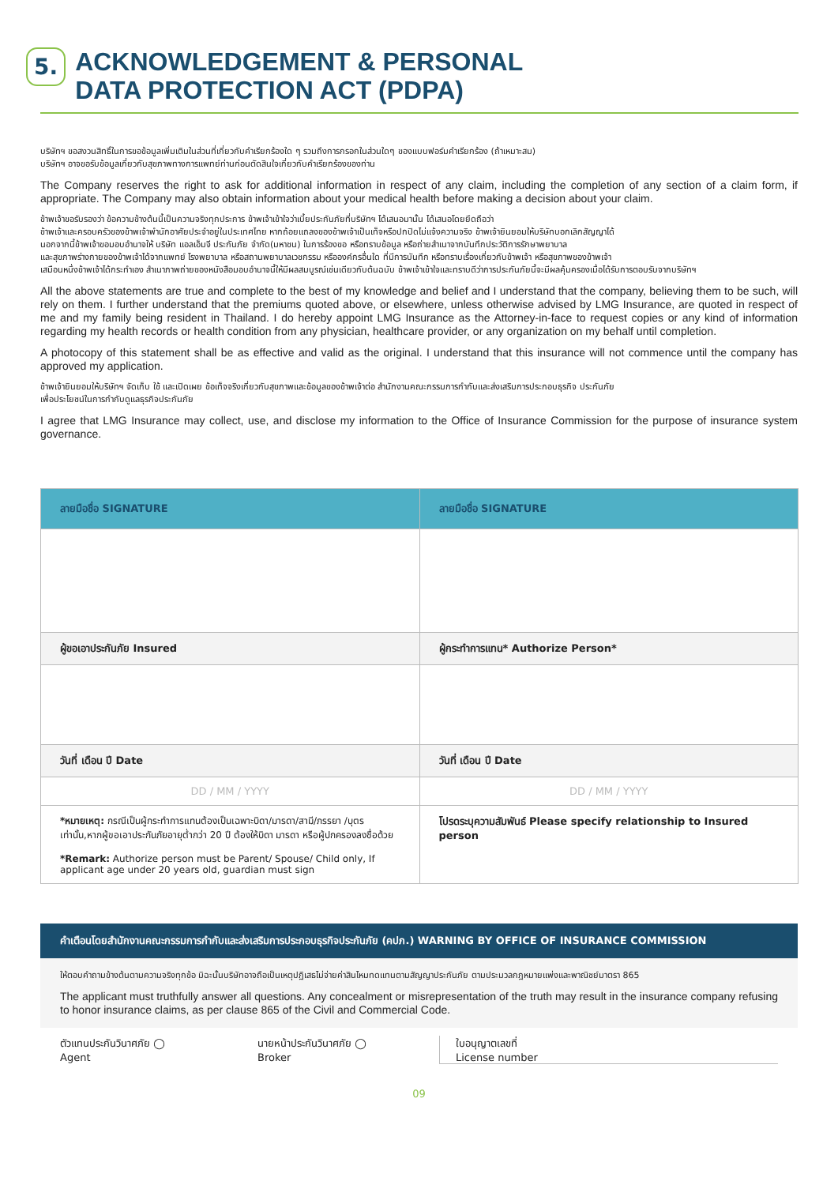5.
ACKNOWLEDGEMENT & PERSONAL
DATA PROTECTION ACT (PDPA)
บริษัทฯ ขอสงวนสิทธิ์ในการขอข้อมูลเพิ่มเติมในส่วนที่เกี่ยวกับคำเรียกร้องใด ๆ รวมถึงการกรอกในส่วนใดๆ ของแบบฟอร์มคำเรียกร้อง (ถ้าเหมาะสม)
บริษัทฯ อาจขอรับข้อมูลเกี่ยวกับสุขภาพทางการแพทย์ท่านก่อนตัดสินใจเกี่ยวกับคำเรียกร้องของท่าน
The Company reserves the right to ask for additional information in respect of any claim, including the completion of any section of a claim form, if appropriate. The Company may also obtain information about your medical health before making a decision about your claim.
ข้าพเจ้าขอรับรองว่า ข้อความข้างต้นนี้เป็นความจริงทุกประการ ข้าพเจ้าเข้าใจว่าเบี้ยประกันภัยที่บริษัทฯ ได้เสนอมานั้น ได้เสนอโดยยึดถือว่า
ข้าพเจ้าและครอบครัวของข้าพเจ้าพำนักอาศัยประจำอยู่ในประเทศไทย หากถ้อยแถลงของข้าพเจ้าเป็นเท็จหรือปกปิดไม่แจ้งความจริง ข้าพเจ้ายินยอมให้บริษัทบอกเลิกสัญญาได้
นอกจากนี้ข้าพเจ้าขอมอบอำนาจให้ บริษัท แอลเอ็มจี ประกันภัย จำกัด(มหาชน) ในการร้องขอ หรือทราบข้อมูล หรือถ่ายสำเนาจากบันทึกประวัติการรักษาพยาบาล
และสุขภาพร่างกายของข้าพเจ้าได้จากแพทย์ โรงพยาบาล หรือสถานพยาบาลเวชกรรม หรือองค์กรอื่นใด ที่มีการบันทึก หรือทราบเรื่องเกี่ยวกับข้าพเจ้า หรือสุขภาพของข้าพเจ้า
เสมือนหนึ่งข้าพเจ้าได้กระทำเอง สำเนาภาพถ่ายของหนังสือมอบอำนาจนี้ให้มีผลสมบูรณ์เช่นเดียวกับต้นฉบับ ข้าพเจ้าเข้าใจและทราบดีว่าการประกันภัยนี้จะมีผลคุ้มครองเมื่อได้รับการตอบรับจากบริษัทฯ
All the above statements are true and complete to the best of my knowledge and belief and I understand that the company, believing them to be such, will rely on them. I further understand that the premiums quoted above, or elsewhere, unless otherwise advised by LMG Insurance, are quoted in respect of me and my family being resident in Thailand. I do hereby appoint LMG Insurance as the Attorney-in-face to request copies or any kind of information regarding my health records or health condition from any physician, healthcare provider, or any organization on my behalf until completion.
A photocopy of this statement shall be as effective and valid as the original. I understand that this insurance will not commence until the company has approved my application.
ข้าพเจ้ายินยอมให้บริษัทฯ จัดเก็บ ใช้ และเปิดเผย ข้อเท็จจริงเกี่ยวกับสุขภาพและข้อมูลของข้าพเจ้าต่อ สำนักงานคณะกรรมการกำกับและส่งเสริมการประกอบธุรกิจ ประกันภัย
เพื่อประโยชน์ในการกำกับดูแลธุรกิจประกันภัย
I agree that LMG Insurance may collect, use, and disclose my information to the Office of Insurance Commission for the purpose of insurance system governance.
| ลายมือชื่อ SIGNATURE | ลายมือชื่อ SIGNATURE |
| ผู้ขอเอาประกันภัย Insured | ผู้กระทำการแทน* Authorize Person* |
| วันที่ เดือน ปี Date | วันที่ เดือน ปี Date |
| DD / MM / YYYY | DD / MM / YYYY |
| *หมายเหตุ: กรณีเป็นผู้กระทำการแทนต้องเป็นเฉพาะบิดา/มารดา/สามี/ภรรยา /บุตรเท่านั้น,หากผู้ขอเอาประกันภัยอายุต่ำกว่า 20 ปี ต้องให้บิดา มารดา หรือผู้ปกครองลงชื่อด้วย *Remark: Authorize person must be Parent/ Spouse/ Child only, If applicant age under 20 years old, guardian must sign | โปรดระบุความสัมพันธ์ Please specify relationship to Insured person |
คำเตือนโดยสำนักงานคณะกรรมการกำกับและส่งเสริมการประกอบธุรกิจประกันภัย (คปภ.) WARNING BY OFFICE OF INSURANCE COMMISSION
ให้ตอบคำถามข้างต้นตามความจริงทุกข้อ มิฉะนั้นบริษัทอาจถือเป็นเหตุปฏิเสธไม่จ่ายค่าสินไหมทดแทนตามสัญญาประกันภัย ตามประมวลกฎหมายแพ่งและพาณิชย์มาตรา 865
The applicant must truthfully answer all questions. Any concealment or misrepresentation of the truth may result in the insurance company refusing to honor insurance claims, as per clause 865 of the Civil and Commercial Code.
ตัวแทนประกันวินาศภัย ◯
Agent
นายหน้าประกันวินาศภัย ◯
Broker
ใบอนุญาตเลขที่
License number
09